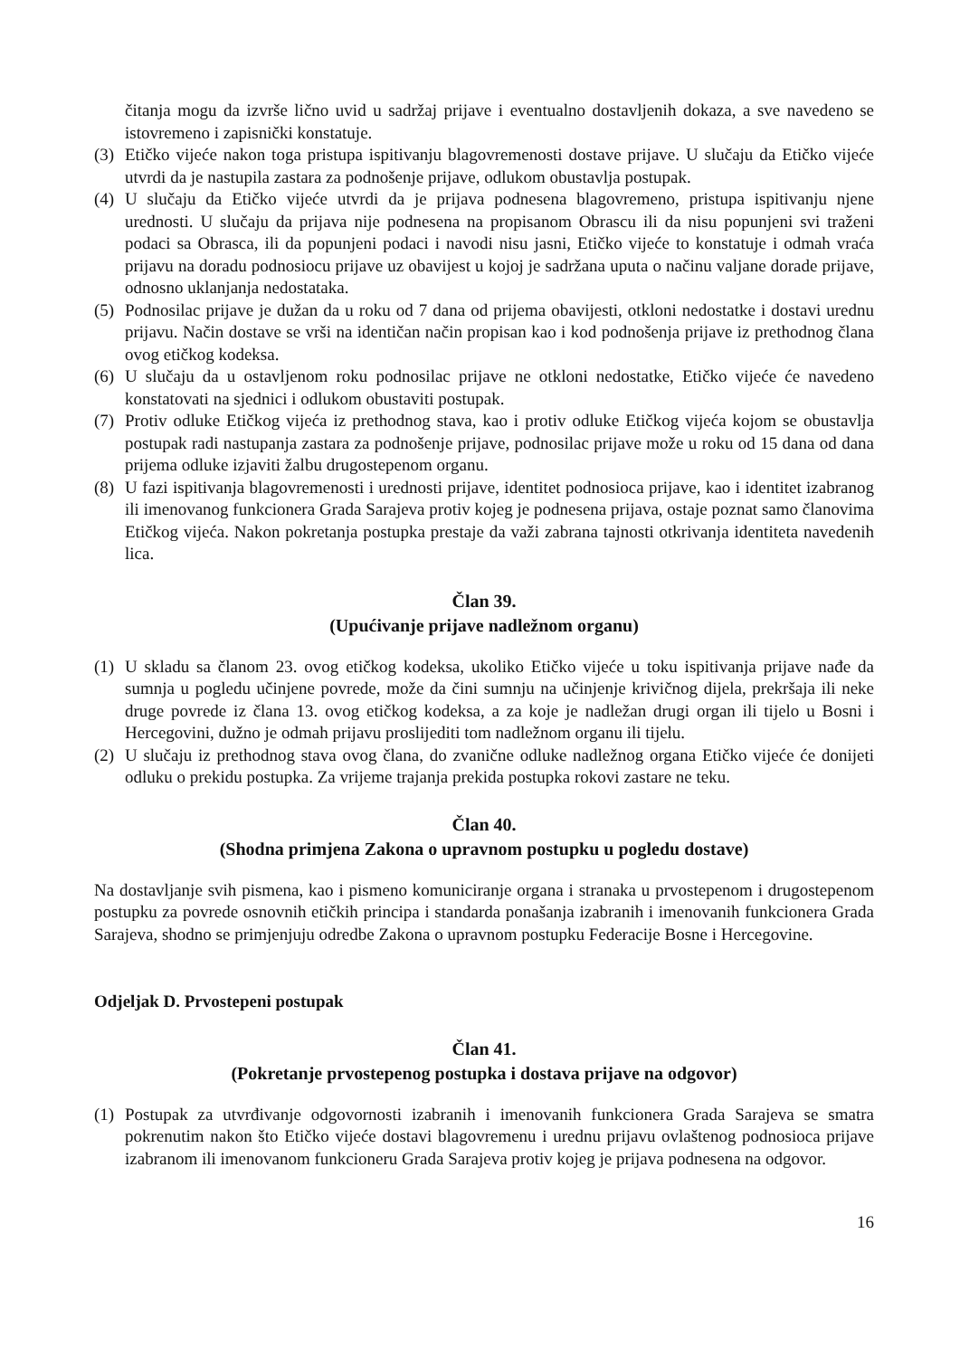čitanja mogu da izvrše lično uvid u sadržaj prijave i eventualno dostavljenih dokaza, a sve navedeno se istovremeno i zapisnički konstatuje.
(3) Etičko vijeće nakon toga pristupa ispitivanju blagovremenosti dostave prijave. U slučaju da Etičko vijeće utvrdi da je nastupila zastara za podnošenje prijave, odlukom obustavlja postupak.
(4) U slučaju da Etičko vijeće utvrdi da je prijava podnesena blagovremeno, pristupa ispitivanju njene urednosti. U slučaju da prijava nije podnesena na propisanom Obrascu ili da nisu popunjeni svi traženi podaci sa Obrasca, ili da popunjeni podaci i navodi nisu jasni, Etičko vijeće to konstatuje i odmah vraća prijavu na doradu podnosiocu prijave uz obavijest u kojoj je sadržana uputa o načinu valjane dorade prijave, odnosno uklanjanja nedostataka.
(5) Podnosilac prijave je dužan da u roku od 7 dana od prijema obavijesti, otkloni nedostatke i dostavi urednu prijavu. Način dostave se vrši na identičan način propisan kao i kod podnošenja prijave iz prethodnog člana ovog etičkog kodeksa.
(6) U slučaju da u ostavljenom roku podnosilac prijave ne otkloni nedostatke, Etičko vijeće će navedeno konstatovati na sjednici i odlukom obustaviti postupak.
(7) Protiv odluke Etičkog vijeća iz prethodnog stava, kao i protiv odluke Etičkog vijeća kojom se obustavlja postupak radi nastupanja zastara za podnošenje prijave, podnosilac prijave može u roku od 15 dana od dana prijema odluke izjaviti žalbu drugostepenom organu.
(8) U fazi ispitivanja blagovremenosti i urednosti prijave, identitet podnosioca prijave, kao i identitet izabranog ili imenovanog funkcionera Grada Sarajeva protiv kojeg je podnesena prijava, ostaje poznat samo članovima Etičkog vijeća. Nakon pokretanja postupka prestaje da važi zabrana tajnosti otkrivanja identiteta navedenih lica.
Član 39.
(Upućivanje prijave nadležnom organu)
(1) U skladu sa članom 23. ovog etičkog kodeksa, ukoliko Etičko vijeće u toku ispitivanja prijave nađe da sumnja u pogledu učinjene povrede, može da čini sumnju na učinjenje krivičnog dijela, prekršaja ili neke druge povrede iz člana 13. ovog etičkog kodeksa, a za koje je nadležan drugi organ ili tijelo u Bosni i Hercegovini, dužno je odmah prijavu proslijediti tom nadležnom organu ili tijelu.
(2) U slučaju iz prethodnog stava ovog člana, do zvanične odluke nadležnog organa Etičko vijeće će donijeti odluku o prekidu postupka. Za vrijeme trajanja prekida postupka rokovi zastare ne teku.
Član 40.
(Shodna primjena Zakona o upravnom postupku u pogledu dostave)
Na dostavljanje svih pismena, kao i pismeno komuniciranje organa i stranaka u prvostepenom i drugostepenom postupku za povrede osnovnih etičkih principa i standarda ponašanja izabranih i imenovanih funkcionera Grada Sarajeva, shodno se primjenjuju odredbe Zakona o upravnom postupku Federacije Bosne i Hercegovine.
Odjeljak D. Prvostepeni postupak
Član 41.
(Pokretanje prvostepenog postupka i dostava prijave na odgovor)
(1) Postupak za utvrđivanje odgovornosti izabranih i imenovanih funkcionera Grada Sarajeva se smatra pokrenutim nakon što Etičko vijeće dostavi blagovremenu i urednu prijavu ovlaštenog podnosioca prijave izabranom ili imenovanom funkcioneru Grada Sarajeva protiv kojeg je prijava podnesena na odgovor.
16